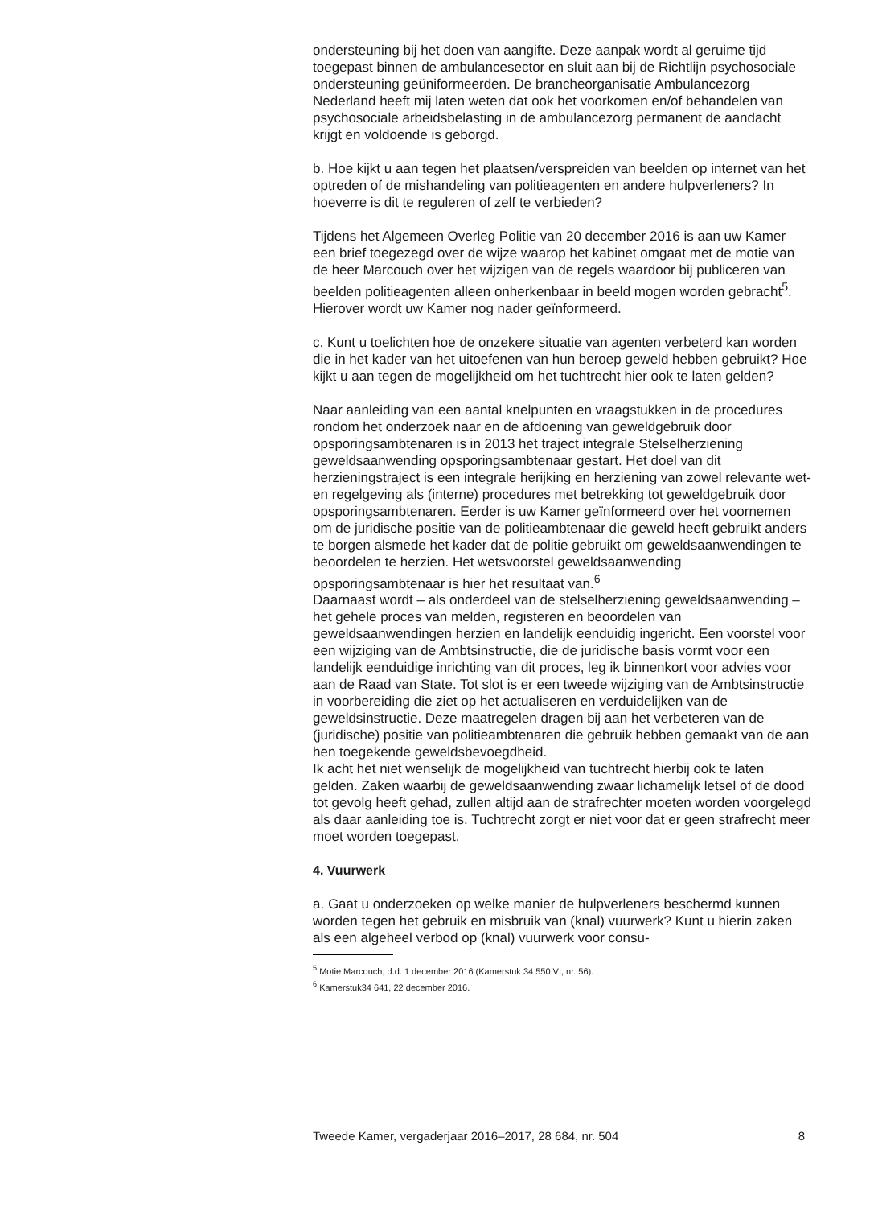ondersteuning bij het doen van aangifte. Deze aanpak wordt al geruime tijd toegepast binnen de ambulancesector en sluit aan bij de Richtlijn psychosociale ondersteuning geüniformeerden. De brancheorganisatie Ambulancezorg Nederland heeft mij laten weten dat ook het voorkomen en/of behandelen van psychosociale arbeidsbelasting in de ambulancezorg permanent de aandacht krijgt en voldoende is geborgd.
b. Hoe kijkt u aan tegen het plaatsen/verspreiden van beelden op internet van het optreden of de mishandeling van politieagenten en andere hulpverleners? In hoeverre is dit te reguleren of zelf te verbieden?
Tijdens het Algemeen Overleg Politie van 20 december 2016 is aan uw Kamer een brief toegezegd over de wijze waarop het kabinet omgaat met de motie van de heer Marcouch over het wijzigen van de regels waardoor bij publiceren van beelden politieagenten alleen onherkenbaar in beeld mogen worden gebracht<sup>5</sup>. Hierover wordt uw Kamer nog nader geïnformeerd.
c. Kunt u toelichten hoe de onzekere situatie van agenten verbeterd kan worden die in het kader van het uitoefenen van hun beroep geweld hebben gebruikt? Hoe kijkt u aan tegen de mogelijkheid om het tuchtrecht hier ook te laten gelden?
Naar aanleiding van een aantal knelpunten en vraagstukken in de procedures rondom het onderzoek naar en de afdoening van geweldgebruik door opsporingsambtenaren is in 2013 het traject integrale Stelselherziening geweldsaanwending opsporingsambtenaar gestart. Het doel van dit herzieningstraject is een integrale herijking en herziening van zowel relevante wet- en regelgeving als (interne) procedures met betrekking tot geweldgebruik door opsporingsambtenaren. Eerder is uw Kamer geïnformeerd over het voornemen om de juridische positie van de politieambtenaar die geweld heeft gebruikt anders te borgen alsmede het kader dat de politie gebruikt om geweldsaanwendingen te beoordelen te herzien. Het wetsvoorstel geweldsaanwending opsporingsambtenaar is hier het resultaat van.<sup>6</sup>
Daarnaast wordt – als onderdeel van de stelselherziening geweldsaanwending – het gehele proces van melden, registeren en beoordelen van geweldsaanwendingen herzien en landelijk eenduidig ingericht. Een voorstel voor een wijziging van de Ambtsinstructie, die de juridische basis vormt voor een landelijk eenduidige inrichting van dit proces, leg ik binnenkort voor advies voor aan de Raad van State. Tot slot is er een tweede wijziging van de Ambtsinstructie in voorbereiding die ziet op het actualiseren en verduidelijken van de geweldsinstructie. Deze maatregelen dragen bij aan het verbeteren van de (juridische) positie van politieambtenaren die gebruik hebben gemaakt van de aan hen toegekende geweldsbevoegdheid.
Ik acht het niet wenselijk de mogelijkheid van tuchtrecht hierbij ook te laten gelden. Zaken waarbij de geweldsaanwending zwaar lichamelijk letsel of de dood tot gevolg heeft gehad, zullen altijd aan de strafrechter moeten worden voorgelegd als daar aanleiding toe is. Tuchtrecht zorgt er niet voor dat er geen strafrecht meer moet worden toegepast.
4. Vuurwerk
a. Gaat u onderzoeken op welke manier de hulpverleners beschermd kunnen worden tegen het gebruik en misbruik van (knal) vuurwerk? Kunt u hierin zaken als een algeheel verbod op (knal) vuurwerk voor consu-
<sup>5</sup> Motie Marcouch, d.d. 1 december 2016 (Kamerstuk 34 550 VI, nr. 56).
<sup>6</sup> Kamerstuk34 641, 22 december 2016.
Tweede Kamer, vergaderjaar 2016–2017, 28 684, nr. 504 8